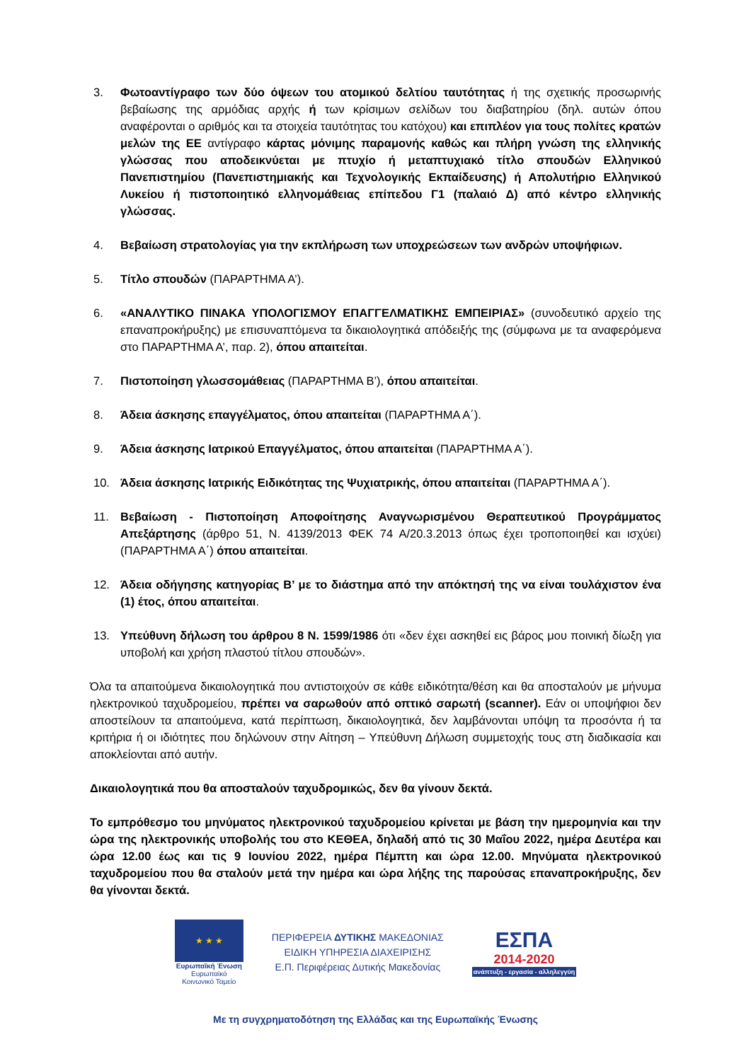3. Φωτοαντίγραφο των δύο όψεων του ατομικού δελτίου ταυτότητας ή της σχετικής προσωρινής βεβαίωσης της αρμόδιας αρχής ή των κρίσιμων σελίδων του διαβατηρίου (δηλ. αυτών όπου αναφέρονται ο αριθμός και τα στοιχεία ταυτότητας του κατόχου) και επιπλέον για τους πολίτες κρατών μελών της ΕΕ αντίγραφο κάρτας μόνιμης παραμονής καθώς και πλήρη γνώση της ελληνικής γλώσσας που αποδεικνύεται με πτυχίο ή μεταπτυχιακό τίτλο σπουδών Ελληνικού Πανεπιστημίου (Πανεπιστημιακής και Τεχνολογικής Εκπαίδευσης) ή Απολυτήριο Ελληνικού Λυκείου ή πιστοποιητικό ελληνομάθειας επίπεδου Γ1 (παλαιό Δ) από κέντρο ελληνικής γλώσσας.
4. Βεβαίωση στρατολογίας για την εκπλήρωση των υποχρεώσεων των ανδρών υποψήφιων.
5. Τίτλο σπουδών (ΠΑΡΑΡΤΗΜΑ Α’).
6. «ΑΝΑΛΥΤΙΚΟ ΠΙΝΑΚΑ ΥΠΟΛΟΓΙΣΜΟΥ ΕΠΑΓΓΕΛΜΑΤΙΚΗΣ ΕΜΠΕΙΡΙΑΣ» (συνοδευτικό αρχείο της επαναπροκήρυξης) με επισυναπτόμενα τα δικαιολογητικά απόδειξής της (σύμφωνα με τα αναφερόμενα στο ΠΑΡΑΡΤΗΜΑ Α’, παρ. 2), όπου απαιτείται.
7. Πιστοποίηση γλωσσομάθειας (ΠΑΡΑΡΤΗΜΑ Β’), όπου απαιτείται.
8. Άδεια άσκησης επαγγέλματος, όπου απαιτείται (ΠΑΡΑΡΤΗΜΑ Α΄).
9. Άδεια άσκησης Ιατρικού Επαγγέλματος, όπου απαιτείται (ΠΑΡΑΡΤΗΜΑ Α΄).
10. Άδεια άσκησης Ιατρικής Ειδικότητας της Ψυχιατρικής, όπου απαιτείται (ΠΑΡΑΡΤΗΜΑ Α΄).
11. Βεβαίωση - Πιστοποίηση Αποφοίτησης Αναγνωρισμένου Θεραπευτικού Προγράμματος Απεξάρτησης (άρθρο 51, Ν. 4139/2013 ΦΕΚ 74 Α/20.3.2013 όπως έχει τροποποιηθεί και ισχύει) (ΠΑΡΑΡΤΗΜΑ Α΄) όπου απαιτείται.
12. Άδεια οδήγησης κατηγορίας Β’ με το διάστημα από την απόκτησή της να είναι τουλάχιστον ένα (1) έτος, όπου απαιτείται.
13. Υπεύθυνη δήλωση του άρθρου 8 Ν. 1599/1986 ότι «δεν έχει ασκηθεί εις βάρος μου ποινική δίωξη για υποβολή και χρήση πλαστού τίτλου σπουδών».
Όλα τα απαιτούμενα δικαιολογητικά που αντιστοιχούν σε κάθε ειδικότητα/θέση και θα αποσταλούν με μήνυμα ηλεκτρονικού ταχυδρομείου, πρέπει να σαρωθούν από οπτικό σαρωτή (scanner). Εάν οι υποψήφιοι δεν αποστείλουν τα απαιτούμενα, κατά περίπτωση, δικαιολογητικά, δεν λαμβάνονται υπόψη τα προσόντα ή τα κριτήρια ή οι ιδιότητες που δηλώνουν στην Αίτηση – Υπεύθυνη Δήλωση συμμετοχής τους στη διαδικασία και αποκλείονται από αυτήν.
Δικαιολογητικά που θα αποσταλούν ταχυδρομικώς, δεν θα γίνουν δεκτά.
Το εμπρόθεσμο του μηνύματος ηλεκτρονικού ταχυδρομείου κρίνεται με βάση την ημερομηνία και την ώρα της ηλεκτρονικής υποβολής του στο ΚΕΘΕΑ, δηλαδή από τις 30 Μαΐου 2022, ημέρα Δευτέρα και ώρα 12.00 έως και τις 9 Ιουνίου 2022, ημέρα Πέμπτη και ώρα 12.00. Μηνύματα ηλεκτρονικού ταχυδρομείου που θα σταλούν μετά την ημέρα και ώρα λήξης της παρούσας επαναπροκήρυξης, δεν θα γίνονται δεκτά.
★ ★ ★
Ευρωπαϊκή Ένωση
Ευρωπαϊκό Κοινωνικό Ταμείο
ΠΕΡΙΦΕΡΕΙΑ ΔΥΤΙΚΗΣ ΜΑΚΕΔΟΝΙΑΣ
ΕΙΔΙΚΗ ΥΠΗΡΕΣΙΑ ΔΙΑΧΕΙΡΙΣΗΣ
Ε.Π. Περιφέρειας Δυτικής Μακεδονίας
ΕΣΠΑ
2014-2020
ανάπτυξη - εργασία - αλληλεγγύη
Με τη συγχρηματοδότηση της Ελλάδας και της Ευρωπαϊκής Ένωσης